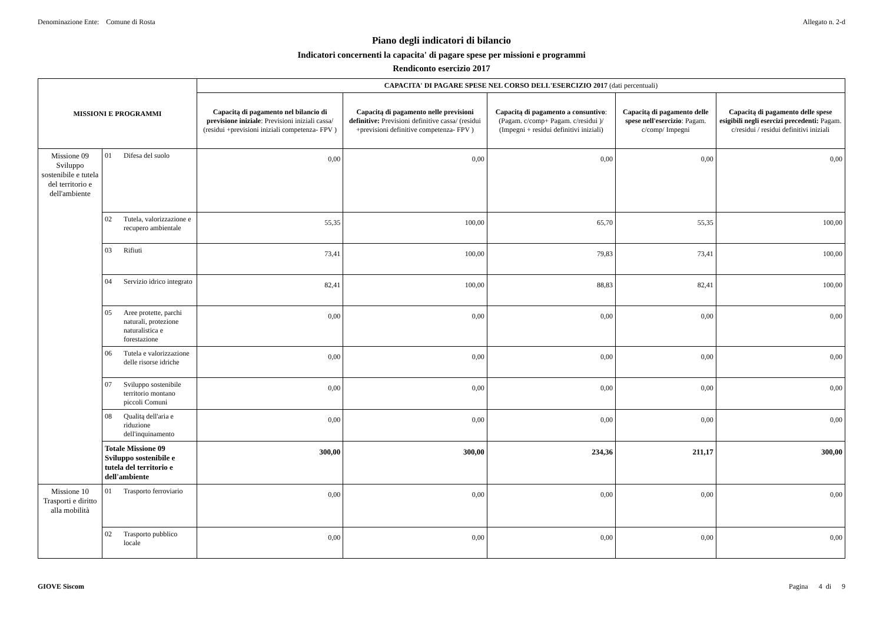Denominazione Ente: Comune di Rosta Allegato n. 2-d
Piano degli indicatori di bilancio
Indicatori concernenti la capacita' di pagare spese per missioni e programmi
Rendiconto esercizio 2017
| MISSIONI E PROGRAMMI | | | CAPACITA' DI PAGARE SPESE NEL CORSO DELL'ESERCIZIO 2017 (dati percentuali) | | | | |
| --- | --- | --- | --- | --- | --- | --- | --- |
| | | | Capacitą di pagamento nel bilancio di previsione iniziale : Previsioni iniziali cassa/ (residui +previsioni iniziali competenza- FPV ) | Capacitą di pagamento nelle previsioni definitive: Previsioni definitive cassa/ (residui +previsioni definitive competenza- FPV ) | Capacitą di pagamento a consuntivo : (Pagam. c/comp+ Pagam. c/residui )/ (Impegni + residui definitivi iniziali) | Capacitą di pagamento delle spese nell'esercizio : Pagam. c/comp/ Impegni | Capacitą di pagamento delle spese esigibili negli esercizi precedenti: Pagam. c/residui / residui definitivi iniziali |
| Missione 09 Sviluppo sostenibile e tutela del territorio e dell'ambiente | 01 | Difesa del suolo | 0,00 | 0,00 | 0,00 | 0,00 | 0,00 |
| | 02 | Tutela, valorizzazione e recupero ambientale | 55,35 | 100,00 | 65,70 | 55,35 | 100,00 |
| | 03 | Rifiuti | 73,41 | 100,00 | 79,83 | 73,41 | 100,00 |
| | 04 | Servizio idrico integrato | 82,41 | 100,00 | 88,83 | 82,41 | 100,00 |
| | 05 | Aree protette, parchi naturali, protezione naturalistica e forestazione | 0,00 | 0,00 | 0,00 | 0,00 | 0,00 |
| | 06 | Tutela e valorizzazione delle risorse idriche | 0,00 | 0,00 | 0,00 | 0,00 | 0,00 |
| | 07 | Sviluppo sostenibile territorio montano piccoli Comuni | 0,00 | 0,00 | 0,00 | 0,00 | 0,00 |
| | 08 | Qualitą dell'aria e riduzione dell'inquinamento | 0,00 | 0,00 | 0,00 | 0,00 | 0,00 |
| | Totale Missione 09 Sviluppo sostenibile e tutela del territorio e dell'ambiente | | 300,00 | 300,00 | 234,36 | 211,17 | 300,00 |
| Missione 10 Trasporti e diritto alla mobilità | 01 | Trasporto ferroviario | 0,00 | 0,00 | 0,00 | 0,00 | 0,00 |
| | 02 | Trasporto pubblico locale | 0,00 | 0,00 | 0,00 | 0,00 | 0,00 |
GIOVE Siscom Pagina 4 di 9